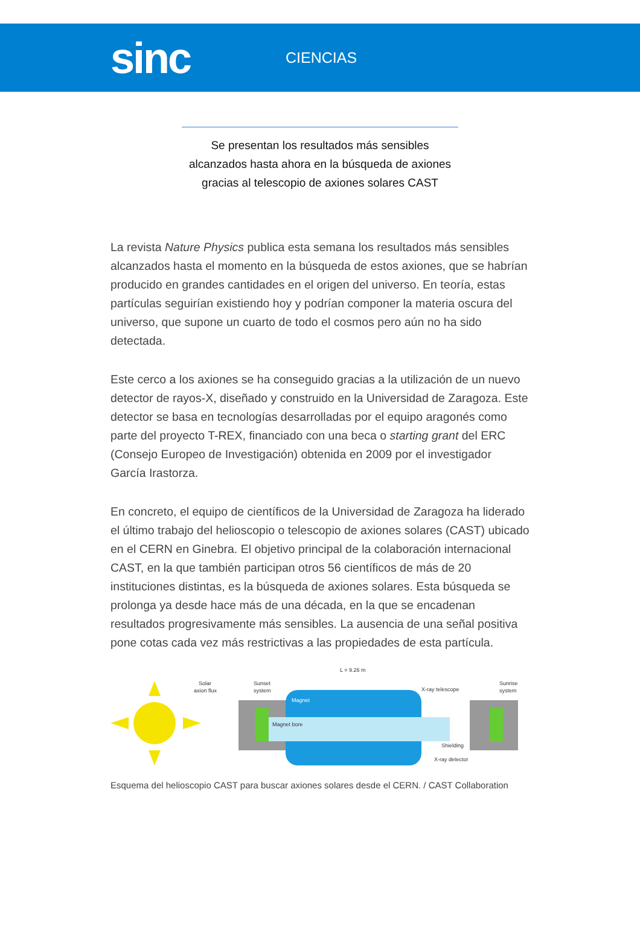sinc
CIENCIAS
Se presentan los resultados más sensibles alcanzados hasta ahora en la búsqueda de axiones gracias al telescopio de axiones solares CAST
La revista Nature Physics publica esta semana los resultados más sensibles alcanzados hasta el momento en la búsqueda de estos axiones, que se habrían producido en grandes cantidades en el origen del universo. En teoría, estas partículas seguirían existiendo hoy y podrían componer la materia oscura del universo, que supone un cuarto de todo el cosmos pero aún no ha sido detectada.
Este cerco a los axiones se ha conseguido gracias a la utilización de un nuevo detector de rayos-X, diseñado y construido en la Universidad de Zaragoza. Este detector se basa en tecnologías desarrolladas por el equipo aragonés como parte del proyecto T-REX, financiado con una beca o starting grant del ERC (Consejo Europeo de Investigación) obtenida en 2009 por el investigador García Irastorza.
En concreto, el equipo de científicos de la Universidad de Zaragoza ha liderado el último trabajo del helioscopio o telescopio de axiones solares (CAST) ubicado en el CERN en Ginebra. El objetivo principal de la colaboración internacional CAST, en la que también participan otros 56 científicos de más de 20 instituciones distintas, es la búsqueda de axiones solares. Esta búsqueda se prolonga ya desde hace más de una década, en la que se encadenan resultados progresivamente más sensibles. La ausencia de una señal positiva pone cotas cada vez más restrictivas a las propiedades de esta partícula.
Solar
axion flux
Sunset
system
L = 9.26 m
X-ray telescope
Sunrise
system
Magnet
Magnet bore
Shielding
X-ray detector
Esquema del helioscopio CAST para buscar axiones solares desde el CERN. / CAST Collaboration